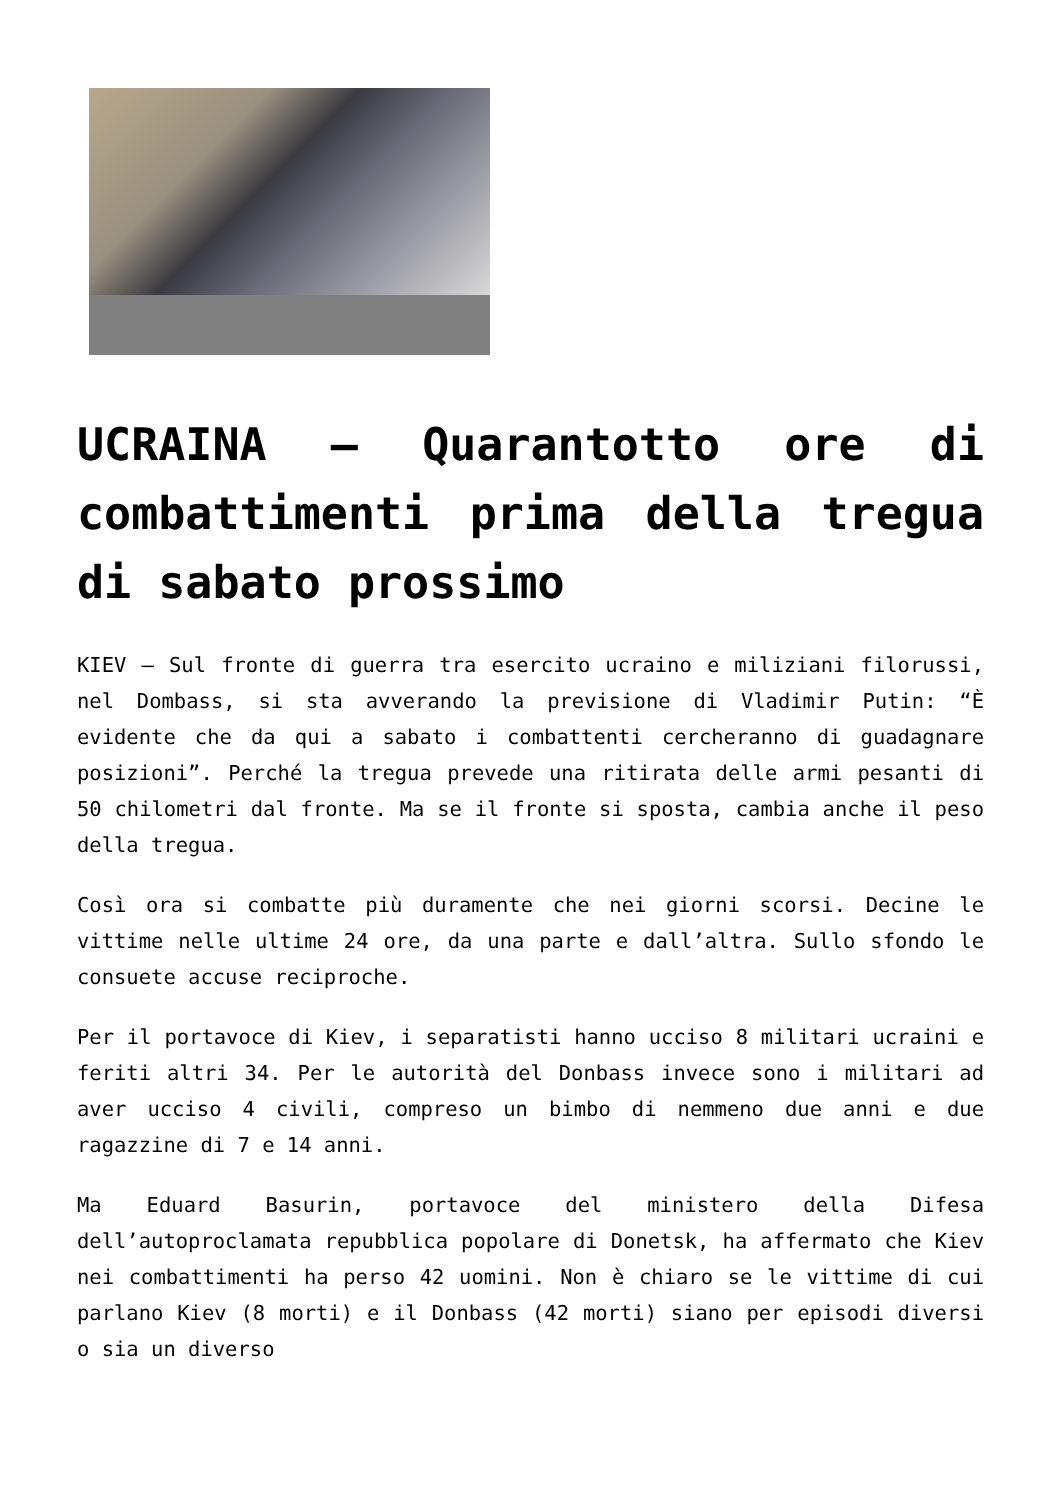UCRAINA – Quarantotto ore di combattimenti prima della tregua di sabato prossimo
KIEV – Sul fronte di guerra tra esercito ucraino e miliziani filorussi, nel Dombass, si sta avverando la previsione di Vladimir Putin: “È evidente che da qui a sabato i combattenti cercheranno di guadagnare posizioni”. Perché la tregua prevede una ritirata delle armi pesanti di 50 chilometri dal fronte. Ma se il fronte si sposta, cambia anche il peso della tregua.
Così ora si combatte più duramente che nei giorni scorsi. Decine le vittime nelle ultime 24 ore, da una parte e dall’altra. Sullo sfondo le consuete accuse reciproche.
Per il portavoce di Kiev, i separatisti hanno ucciso 8 militari ucraini e feriti altri 34. Per le autorità del Donbass invece sono i militari ad aver ucciso 4 civili, compreso un bimbo di nemmeno due anni e due ragazzine di 7 e 14 anni.
Ma Eduard Basurin, portavoce del ministero della Difesa dell’autoproclamata repubblica popolare di Donetsk, ha affermato che Kiev nei combattimenti ha perso 42 uomini. Non è chiaro se le vittime di cui parlano Kiev (8 morti) e il Donbass (42 morti) siano per episodi diversi o sia un diverso